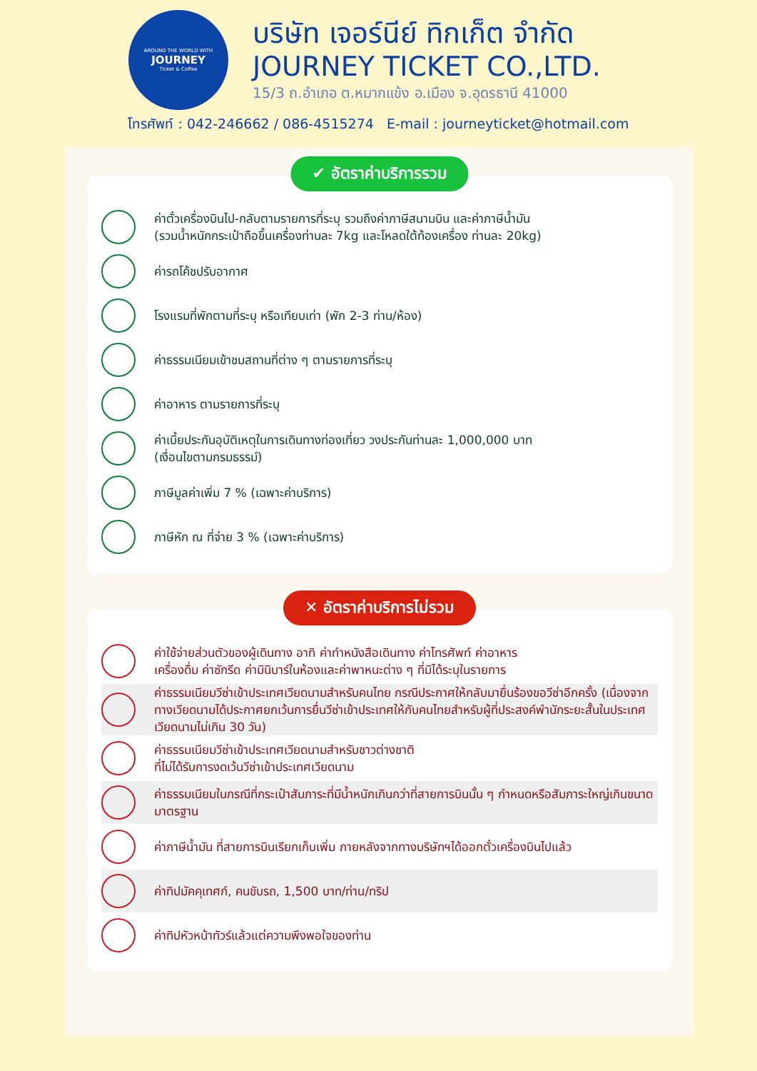AROUND THE WORLD WITH
JOURNEY
Ticket & Coffee
บริษัท เจอร์นีย์ ทิกเก็ต จำกัด
JOURNEY TICKET CO.,LTD.
15/3 ถ.อำเภอ ต.หมากแข้ง อ.เมือง จ.อุดรธานี 41000
โทรศัพท์ : 042-246662 / 086-4515274 E-mail : journeyticket@hotmail.com
✔ อัตราค่าบริการรวม
ค่าตั๋วเครื่องบินไป-กลับตามรายการที่ระบุ รวมถึงค่าภาษีสนามบิน และค่าภาษีน้ำมัน
(รวมน้ำหนักกระเป๋าถือขึ้นเครื่องท่านละ 7kg และโหลดใต้ท้องเครื่อง ท่านละ 20kg)
ค่ารถโค้ชปรับอากาศ
โรงแรมที่พักตามที่ระบุ หรือเทียบเท่า (พัก 2-3 ท่าน/ห้อง)
ค่าธรรมเนียมเข้าชมสถานที่ต่าง ๆ ตามรายการที่ระบุ
ค่าอาหาร ตามรายการที่ระบุ
ค่าเบี้ยประกันอุบัติเหตุในการเดินทางท่องเที่ยว วงประกันท่านละ 1,000,000 บาท
(เงื่อนไขตามกรมธรรม์)
ภาษีมูลค่าเพิ่ม 7 % (เฉพาะค่าบริการ)
ภาษีหัก ณ ที่จ่าย 3 % (เฉพาะค่าบริการ)
✕ อัตราค่าบริการไม่รวม
ค่าใช้จ่ายส่วนตัวของผู้เดินทาง อาทิ ค่าทำหนังสือเดินทาง ค่าโทรศัพท์ ค่าอาหาร
เครื่องดื่ม ค่าซักรีด ค่ามินิบาร์ในห้องและค่าพาหนะต่าง ๆ ที่มิได้ระบุในรายการ
ค่าธรรมเนียมวีซ่าเข้าประเทศเวียดนามสำหรับคนไทย กรณีประกาศให้กลับมายื่นร้องขอวีซ่าอีกครั้ง (เนื่องจากทางเวียดนามได้ประกาศยกเว้นการยื่นวีซ่าเข้าประเทศให้กับคนไทยสำหรับผู้ที่ประสงค์พำนักระยะสั้นในประเทศเวียดนามไม่เกิน 30 วัน)
ค่าธรรมเนียมวีซ่าเข้าประเทศเวียดนามสำหรับชาวต่างชาติ
ที่ไม่ได้รับการงดเว้นวีซ่าเข้าประเทศเวียดนาม
ค่าธรรมเนียมในกรณีที่กระเป๋าสัมภาระที่มีน้ำหนักเกินกว่าที่สายการบินนั้น ๆ กำหนดหรือสัมภาระใหญ่เกินขนาดมาตรฐาน
ค่าภาษีน้ำมัน ที่สายการบินเรียกเก็บเพิ่ม ภายหลังจากทางบริษัทฯได้ออกตั๋วเครื่องบินไปแล้ว
ค่าทิปมัคคุเทศก์, คนขับรถ, 1,500 บาท/ท่าน/ทริป
ค่าทิปหัวหน้าทัวร์แล้วแต่ความพึงพอใจของท่าน